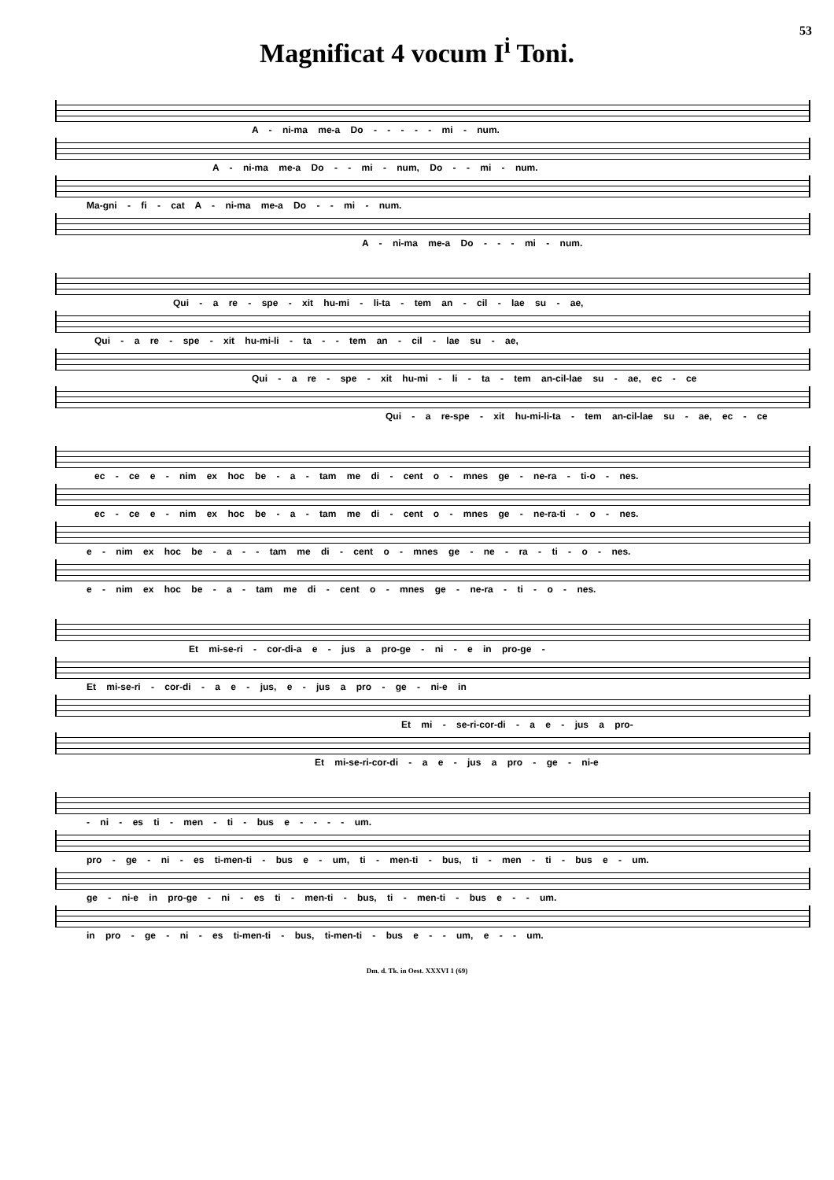53
Magnificat 4 vocum I<sup>i</sup> Toni.
A - ni-ma me-a Do - - - - - mi - num.
A - ni-ma me-a Do - - mi - num, Do - - mi - num.
Ma-gni - fi - cat A - ni-ma me-a Do - - mi - num.
A - ni-ma me-a Do - - - mi - num.
Qui - a re - spe - xit hu-mi - li-ta - tem an - cil - lae su - ae,
Qui - a re - spe - xit hu-mi-li - ta - - tem an - cil - lae su - ae,
Qui - a re - spe - xit hu-mi - li - ta - tem an-cil-lae su - ae, ec - ce
Qui - a re-spe - xit hu-mi-li-ta - tem an-cil-lae su - ae, ec - ce
ec - ce e - nim ex hoc be - a - tam me di - cent o - mnes ge - ne-ra - ti-o - nes.
ec - ce e - nim ex hoc be - a - tam me di - cent o - mnes ge - ne-ra-ti - o - nes.
e - nim ex hoc be - a - - tam me di - cent o - mnes ge - ne - ra - ti - o - nes.
e - nim ex hoc be - a - tam me di - cent o - mnes ge - ne-ra - ti - o - nes.
Et mi-se-ri - cor-di-a e - jus a pro-ge - ni - e in pro-ge -
Et mi-se-ri - cor-di - a e - jus, e - jus a pro - ge - ni-e in
Et mi - se-ri-cor-di - a e - jus a pro-
Et mi-se-ri-cor-di - a e - jus a pro - ge - ni-e
- ni - es ti - men - ti - bus e - - - - um.
pro - ge - ni - es ti-men-ti - bus e - um, ti - men-ti - bus, ti - men - ti - bus e - um.
ge - ni-e in pro-ge - ni - es ti - men-ti - bus, ti - men-ti - bus e - - um.
in pro - ge - ni - es ti-men-ti - bus, ti-men-ti - bus e - - um, e - - um.
Dm. d. Tk. in Oest. XXXVI 1 (69)